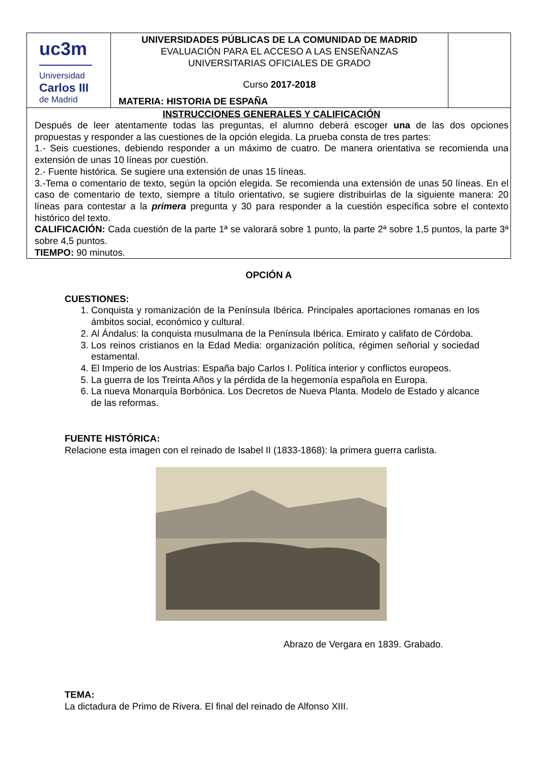| uc3m Universidad Carlos III de Madrid | UNIVERSIDADES PÚBLICAS DE LA COMUNIDAD DE MADRID EVALUACIÓN PARA EL ACCESO A LAS ENSEÑANZAS UNIVERSITARIAS OFICIALES DE GRADO Curso 2017-2018 MATERIA: HISTORIA DE ESPAÑA | |
| INSTRUCCIONES GENERALES Y CALIFICACIÓN Después de leer atentamente todas las preguntas, el alumno deberá escoger una de las dos opciones propuestas y responder a las cuestiones de la opción elegida. La prueba consta de tres partes: 1.- Seis cuestiones, debiendo responder a un máximo de cuatro. De manera orientativa se recomienda una extensión de unas 10 líneas por cuestión. 2.- Fuente histórica. Se sugiere una extensión de unas 15 líneas. 3.-Tema o comentario de texto, según la opción elegida. Se recomienda una extensión de unas 50 líneas. En el caso de comentario de texto, siempre a título orientativo, se sugiere distribuirlas de la siguiente manera: 20 líneas para contestar a la primera pregunta y 30 para responder a la cuestión específica sobre el contexto histórico del texto. CALIFICACIÓN: Cada cuestión de la parte 1ª se valorará sobre 1 punto, la parte 2ª sobre 1,5 puntos, la parte 3ª sobre 4,5 puntos. TIEMPO: 90 minutos. | | |
OPCIÓN A
CUESTIONES:
1. Conquista y romanización de la Península Ibérica. Principales aportaciones romanas en los ámbitos social, económico y cultural.
2. Al Ándalus: la conquista musulmana de la Península Ibérica. Emirato y califato de Córdoba.
3. Los reinos cristianos en la Edad Media: organización política, régimen señorial y sociedad estamental.
4. El Imperio de los Austrias: España bajo Carlos I. Política interior y conflictos europeos.
5. La guerra de los Treinta Años y la pérdida de la hegemonía española en Europa.
6. La nueva Monarquía Borbónica. Los Decretos de Nueva Planta. Modelo de Estado y alcance de las reformas.
FUENTE HISTÓRICA:
Relacione esta imagen con el reinado de Isabel II (1833-1868): la primera guerra carlista.
Abrazo de Vergara en 1839. Grabado.
TEMA:
La dictadura de Primo de Rivera. El final del reinado de Alfonso XIII.